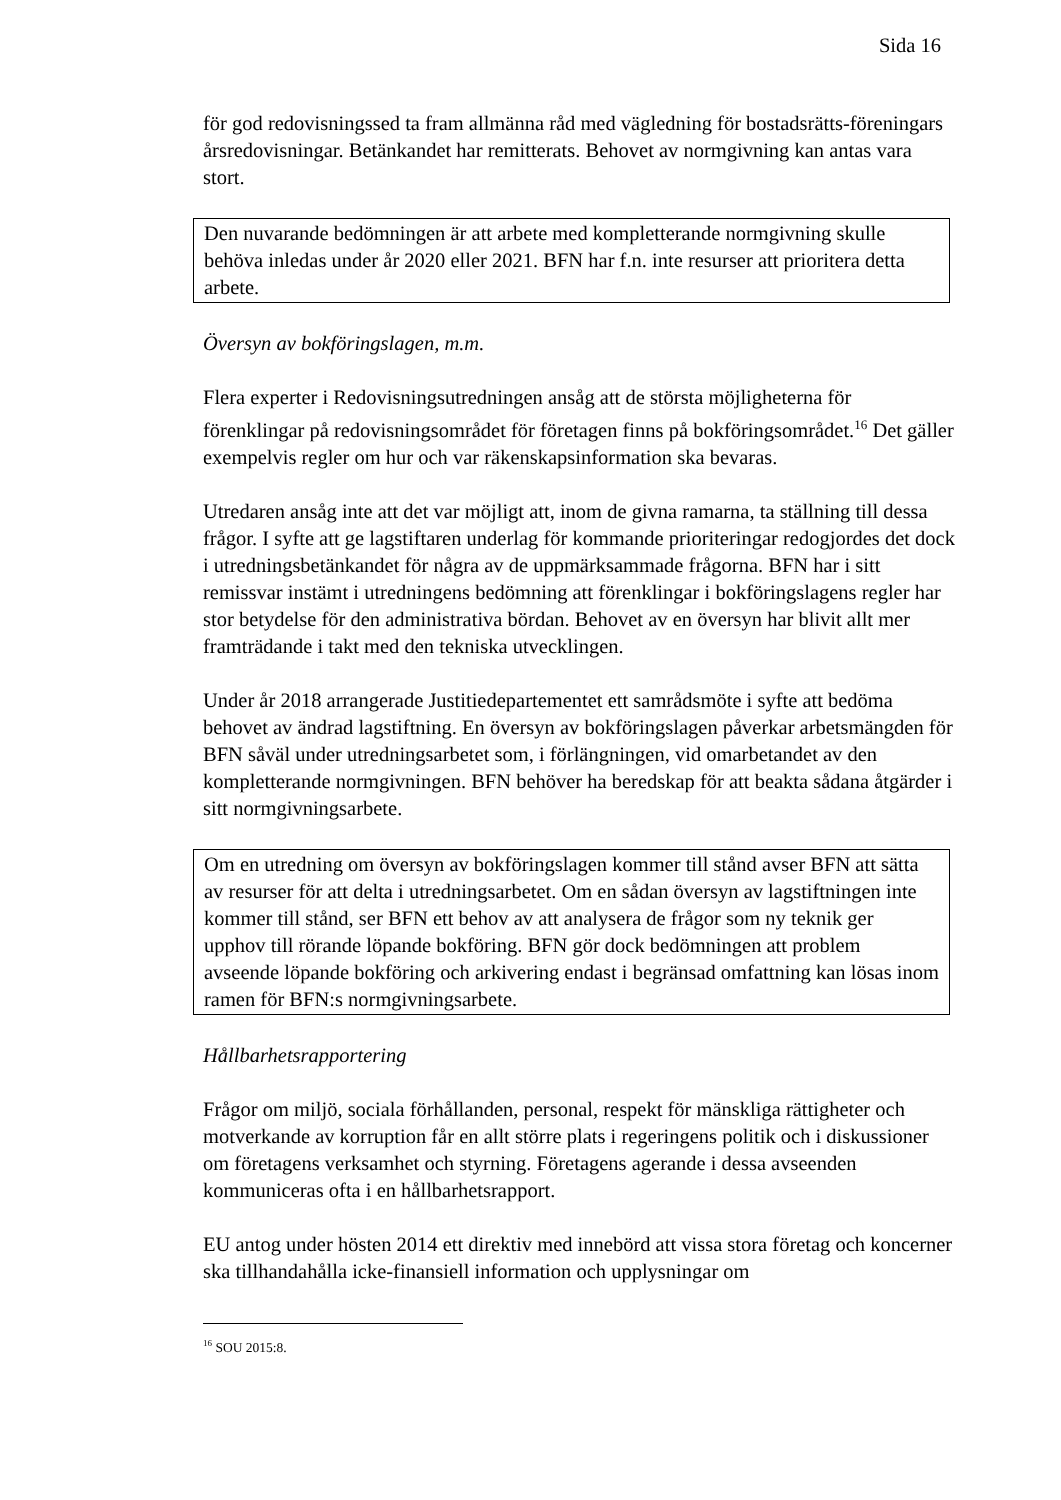Sida 16
för god redovisningssed ta fram allmänna råd med vägledning för bostadsrätts-föreningars årsredovisningar. Betänkandet har remitterats. Behovet av normgivning kan antas vara stort.
Den nuvarande bedömningen är att arbete med kompletterande normgivning skulle behöva inledas under år 2020 eller 2021. BFN har f.n. inte resurser att prioritera detta arbete.
Översyn av bokföringslagen, m.m.
Flera experter i Redovisningsutredningen ansåg att de största möjligheterna för förenklingar på redovisningsområdet för företagen finns på bokföringsområdet.<sup>16</sup> Det gäller exempelvis regler om hur och var räkenskapsinformation ska bevaras.
Utredaren ansåg inte att det var möjligt att, inom de givna ramarna, ta ställning till dessa frågor. I syfte att ge lagstiftaren underlag för kommande prioriteringar redogjordes det dock i utredningsbetänkandet för några av de uppmärksammade frågorna. BFN har i sitt remissvar instämt i utredningens bedömning att förenklingar i bokföringslagens regler har stor betydelse för den administrativa bördan. Behovet av en översyn har blivit allt mer framträdande i takt med den tekniska utvecklingen.
Under år 2018 arrangerade Justitiedepartementet ett samrådsmöte i syfte att bedöma behovet av ändrad lagstiftning. En översyn av bokföringslagen påverkar arbetsmängden för BFN såväl under utredningsarbetet som, i förlängningen, vid omarbetandet av den kompletterande normgivningen. BFN behöver ha beredskap för att beakta sådana åtgärder i sitt normgivningsarbete.
Om en utredning om översyn av bokföringslagen kommer till stånd avser BFN att sätta av resurser för att delta i utredningsarbetet. Om en sådan översyn av lagstiftningen inte kommer till stånd, ser BFN ett behov av att analysera de frågor som ny teknik ger upphov till rörande löpande bokföring. BFN gör dock bedömningen att problem avseende löpande bokföring och arkivering endast i begränsad omfattning kan lösas inom ramen för BFN:s normgivningsarbete.
Hållbarhetsrapportering
Frågor om miljö, sociala förhållanden, personal, respekt för mänskliga rättigheter och motverkande av korruption får en allt större plats i regeringens politik och i diskussioner om företagens verksamhet och styrning. Företagens agerande i dessa avseenden kommuniceras ofta i en hållbarhetsrapport.
EU antog under hösten 2014 ett direktiv med innebörd att vissa stora företag och koncerner ska tillhandahålla icke-finansiell information och upplysningar om
<sup>16</sup> SOU 2015:8.